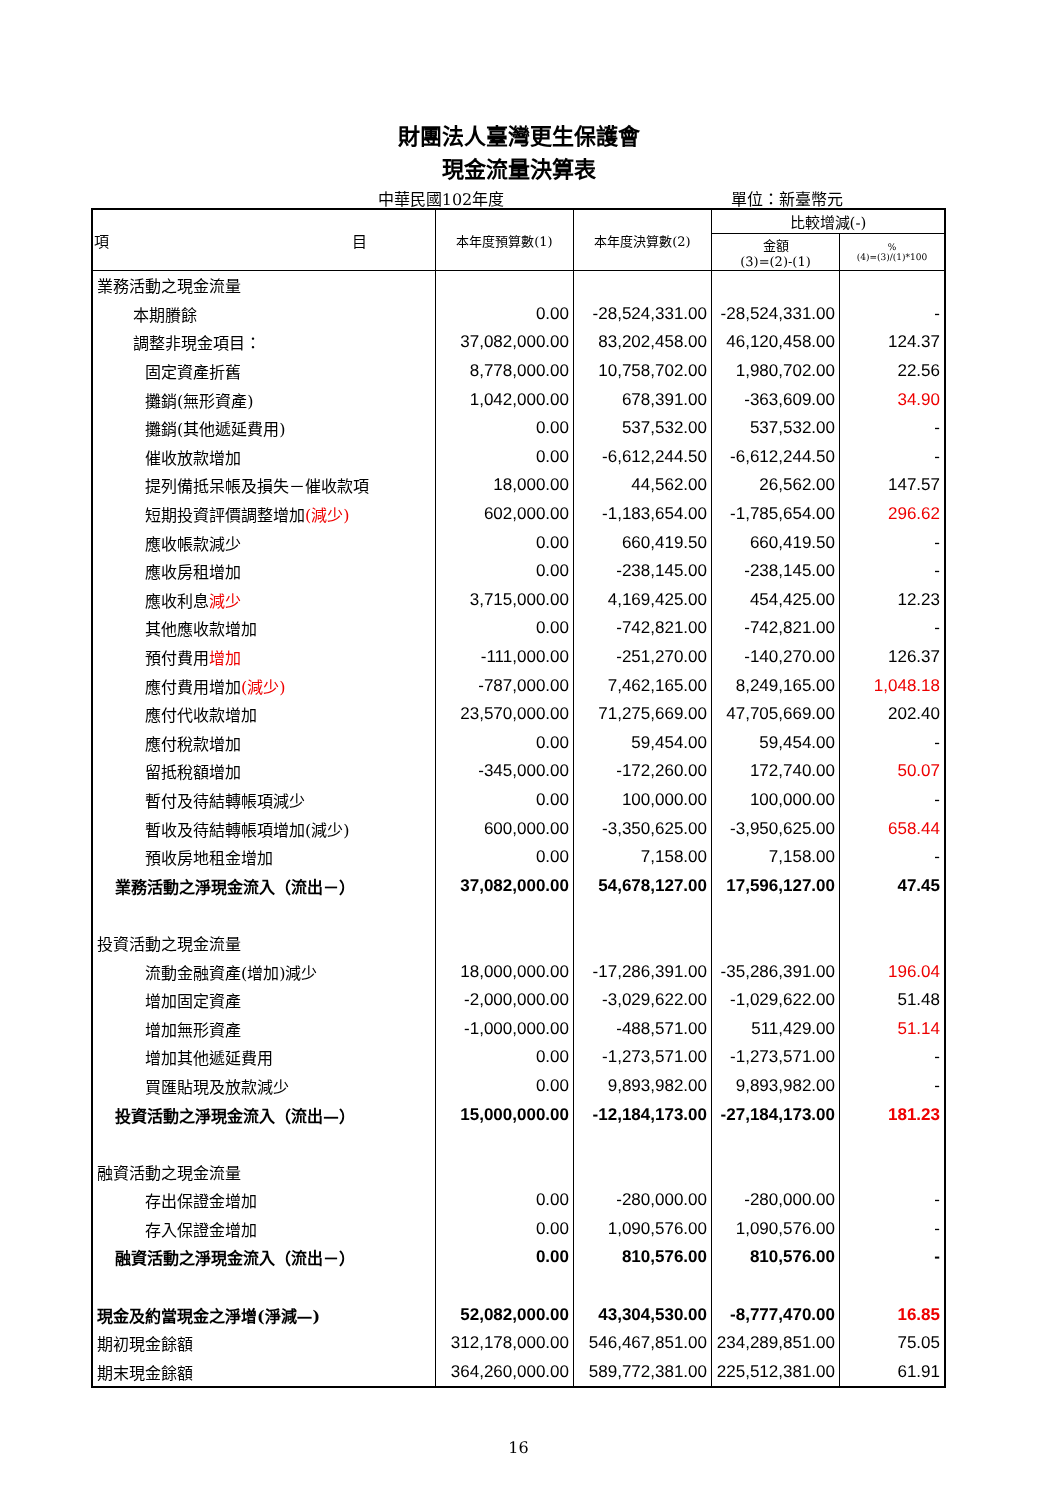財團法人臺灣更生保護會
現金流量決算表
中華民國102年度 單位：新臺幣元
| 項 目 | 本年度預算數(1) | 本年度決算數(2) | 比較增減(-) | |
| --- | --- | --- | --- | --- |
| | | | 金額 (3)=(2)-(1) | % (4)=(3)/(1)*100 |
| 業務活動之現金流量 | | | | |
| 本期賸餘 | 0.00 | -28,524,331.00 | -28,524,331.00 | - |
| 調整非現金項目： | 37,082,000.00 | 83,202,458.00 | 46,120,458.00 | 124.37 |
| 固定資產折舊 | 8,778,000.00 | 10,758,702.00 | 1,980,702.00 | 22.56 |
| 攤銷(無形資產) | 1,042,000.00 | 678,391.00 | -363,609.00 | 34.90 |
| 攤銷(其他遞延費用) | 0.00 | 537,532.00 | 537,532.00 | - |
| 催收放款增加 | 0.00 | -6,612,244.50 | -6,612,244.50 | - |
| 提列備抵呆帳及損失－催收款項 | 18,000.00 | 44,562.00 | 26,562.00 | 147.57 |
| 短期投資評價調整增加 (減少) | 602,000.00 | -1,183,654.00 | -1,785,654.00 | 296.62 |
| 應收帳款減少 | 0.00 | 660,419.50 | 660,419.50 | - |
| 應收房租增加 | 0.00 | -238,145.00 | -238,145.00 | - |
| 應收利息 減少 | 3,715,000.00 | 4,169,425.00 | 454,425.00 | 12.23 |
| 其他應收款增加 | 0.00 | -742,821.00 | -742,821.00 | - |
| 預付費用 增加 | -111,000.00 | -251,270.00 | -140,270.00 | 126.37 |
| 應付費用增加 (減少) | -787,000.00 | 7,462,165.00 | 8,249,165.00 | 1,048.18 |
| 應付代收款增加 | 23,570,000.00 | 71,275,669.00 | 47,705,669.00 | 202.40 |
| 應付稅款增加 | 0.00 | 59,454.00 | 59,454.00 | - |
| 留抵稅額增加 | -345,000.00 | -172,260.00 | 172,740.00 | 50.07 |
| 暫付及待結轉帳項減少 | 0.00 | 100,000.00 | 100,000.00 | - |
| 暫收及待結轉帳項增加(減少) | 600,000.00 | -3,350,625.00 | -3,950,625.00 | 658.44 |
| 預收房地租金增加 | 0.00 | 7,158.00 | 7,158.00 | - |
| 業務活動之淨現金流入（流出－） | 37,082,000.00 | 54,678,127.00 | 17,596,127.00 | 47.45 |
| 投資活動之現金流量 | | | | |
| 流動金融資產(增加)減少 | 18,000,000.00 | -17,286,391.00 | -35,286,391.00 | 196.04 |
| 增加固定資產 | -2,000,000.00 | -3,029,622.00 | -1,029,622.00 | 51.48 |
| 增加無形資產 | -1,000,000.00 | -488,571.00 | 511,429.00 | 51.14 |
| 增加其他遞延費用 | 0.00 | -1,273,571.00 | -1,273,571.00 | - |
| 買匯貼現及放款減少 | 0.00 | 9,893,982.00 | 9,893,982.00 | - |
| 投資活動之淨現金流入（流出—） | 15,000,000.00 | -12,184,173.00 | -27,184,173.00 | 181.23 |
| 融資活動之現金流量 | | | | |
| 存出保證金增加 | 0.00 | -280,000.00 | -280,000.00 | - |
| 存入保證金增加 | 0.00 | 1,090,576.00 | 1,090,576.00 | - |
| 融資活動之淨現金流入（流出－） | 0.00 | 810,576.00 | 810,576.00 | - |
| 現金及約當現金之淨增(淨減—) | 52,082,000.00 | 43,304,530.00 | -8,777,470.00 | 16.85 |
| 期初現金餘額 | 312,178,000.00 | 546,467,851.00 | 234,289,851.00 | 75.05 |
| 期末現金餘額 | 364,260,000.00 | 589,772,381.00 | 225,512,381.00 | 61.91 |
16